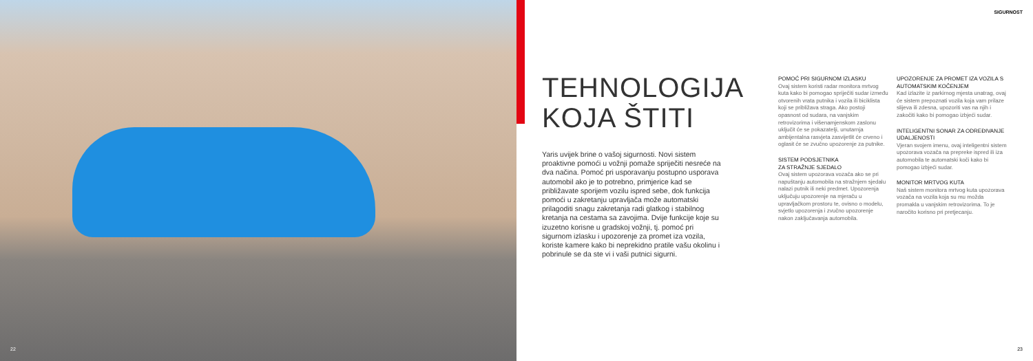22
SIGURNOST
TEHNOLOGIJA
KOJA ŠTITI
Yaris uvijek brine o vašoj sigurnosti. Novi sistem proaktivne pomoći u vožnji pomaže spriječiti nesreće na dva načina. Pomoć pri usporavanju postupno usporava automobil ako je to potrebno, primjerice kad se približavate sporijem vozilu ispred sebe, dok funkcija pomoći u zakretanju upravljača može automatski prilagoditi snagu zakretanja radi glatkog i stabilnog kretanja na cestama sa zavojima. Dvije funkcije koje su izuzetno korisne u gradskoj vožnji, tj. pomoć pri sigurnom izlasku i upozorenje za promet iza vozila, koriste kamere kako bi neprekidno pratile vašu okolinu i pobrinule se da ste vi i vaši putnici sigurni.
POMOĆ PRI SIGURNOM IZLASKU
Ovaj sistem koristi radar monitora mrtvog kuta kako bi pomogao spriječiti sudar između otvorenih vrata putnika i vozila ili biciklista koji se približava straga. Ako postoji opasnost od sudara, na vanjskim retrovizorima i višenamjenskom zaslonu uključit će se pokazatelji, unutarnja ambijentalna rasvjeta zasvijetlit će crveno i oglasit će se zvučno upozorenje za putnike.
SISTEM PODSJETNIKA
ZA STRAŽNJE SJEDALO
Ovaj sistem upozorava vozača ako se pri napuštanju automobila na stražnjem sjedalu nalazi putnik ili neki predmet. Upozorenja uključuju upozorenje na mjeraču u upravljačkom prostoru te, ovisno o modelu, svjetlo upozorenja i zvučno upozorenje nakon zaključavanja automobila.
UPOZORENJE ZA PROMET IZA VOZILA S AUTOMATSKIM KOČENJEM
Kad izlazite iz parkirnog mjesta unatrag, ovaj će sistem prepoznati vozila koja vam prilaze slijeva ili zdesna, upozoriti vas na njih i zakočiti kako bi pomogao izbjeći sudar.
INTELIGENTNI SONAR ZA ODREĐIVANJE UDALJENOSTI
Vjeran svojem imenu, ovaj inteligentni sistem upozorava vozača na prepreke ispred ili iza automobila te automatski koči kako bi pomogao izbjeći sudar.
MONITOR MRTVOG KUTA
Naš sistem monitora mrtvog kuta upozorava vozača na vozila koja su mu možda promakla u vanjskim retrovizorima. To je naročito korisno pri pretjecanju.
23